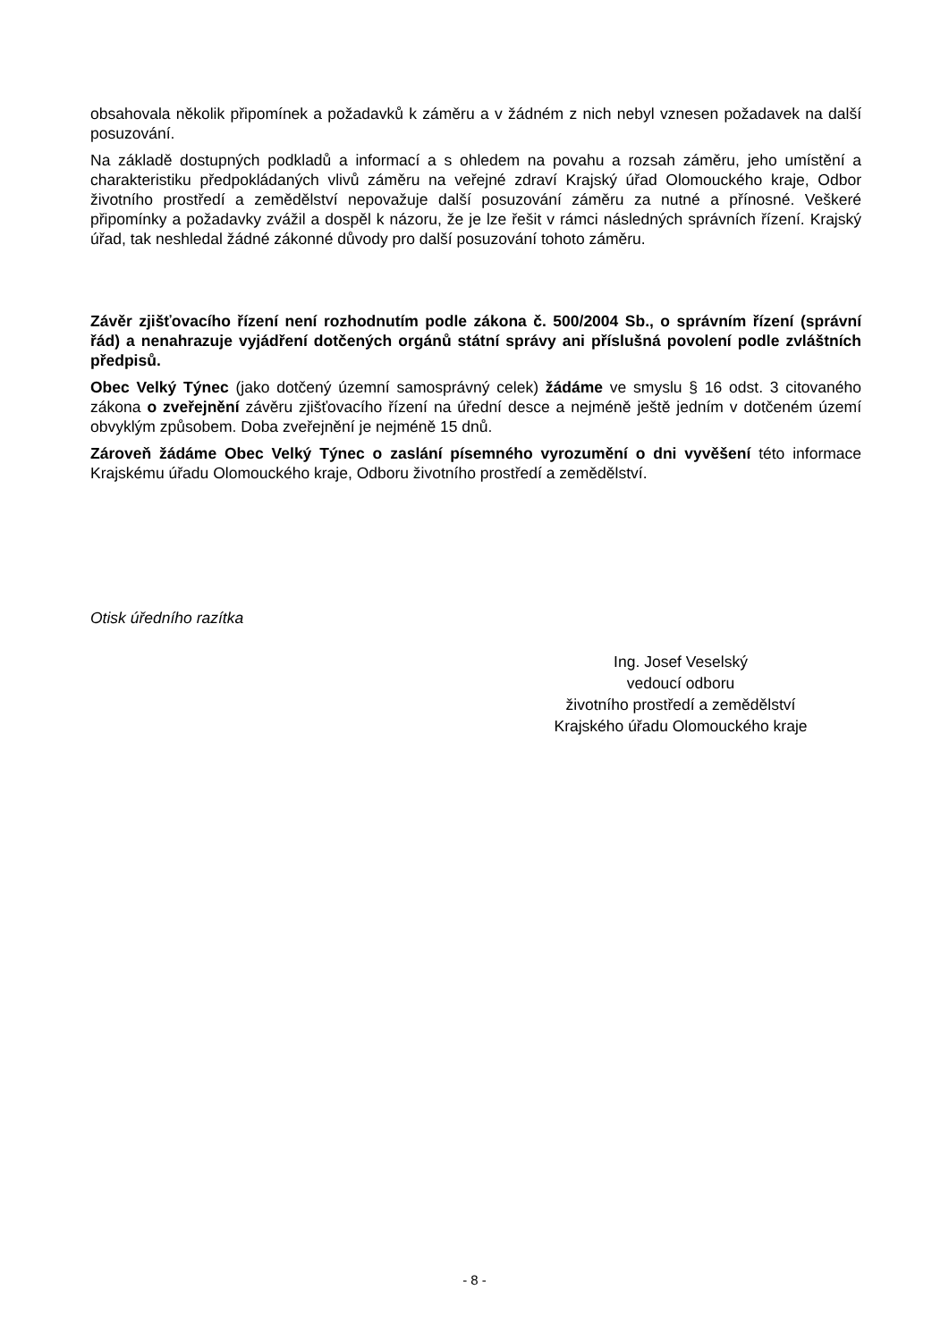obsahovala několik připomínek a požadavků k záměru a v žádném z nich nebyl vznesen požadavek na další posuzování.
Na základě dostupných podkladů a informací a s ohledem na povahu a rozsah záměru, jeho umístění a charakteristiku předpokládaných vlivů záměru na veřejné zdraví Krajský úřad Olomouckého kraje, Odbor životního prostředí a zemědělství nepovažuje další posuzování záměru za nutné a přínosné. Veškeré připomínky a požadavky zvážil a dospěl k názoru, že je lze řešit v rámci následných správních řízení. Krajský úřad, tak neshledal žádné zákonné důvody pro další posuzování tohoto záměru.
Závěr zjišťovacího řízení není rozhodnutím podle zákona č. 500/2004 Sb., o správním řízení (správní řád) a nenahrazuje vyjádření dotčených orgánů státní správy ani příslušná povolení podle zvláštních předpisů.
Obec Velký Týnec (jako dotčený územní samosprávný celek) žádáme ve smyslu § 16 odst. 3 citovaného zákona o zveřejnění závěru zjišťovacího řízení na úřední desce a nejméně ještě jedním v dotčeném území obvyklým způsobem. Doba zveřejnění je nejméně 15 dnů.
Zároveň žádáme Obec Velký Týnec o zaslání písemného vyrozumění o dni vyvěšení této informace Krajskému úřadu Olomouckého kraje, Odboru životního prostředí a zemědělství.
Otisk úředního razítka
Ing. Josef Veselský
vedoucí odboru
životního prostředí a zemědělství
Krajského úřadu Olomouckého kraje
- 8 -